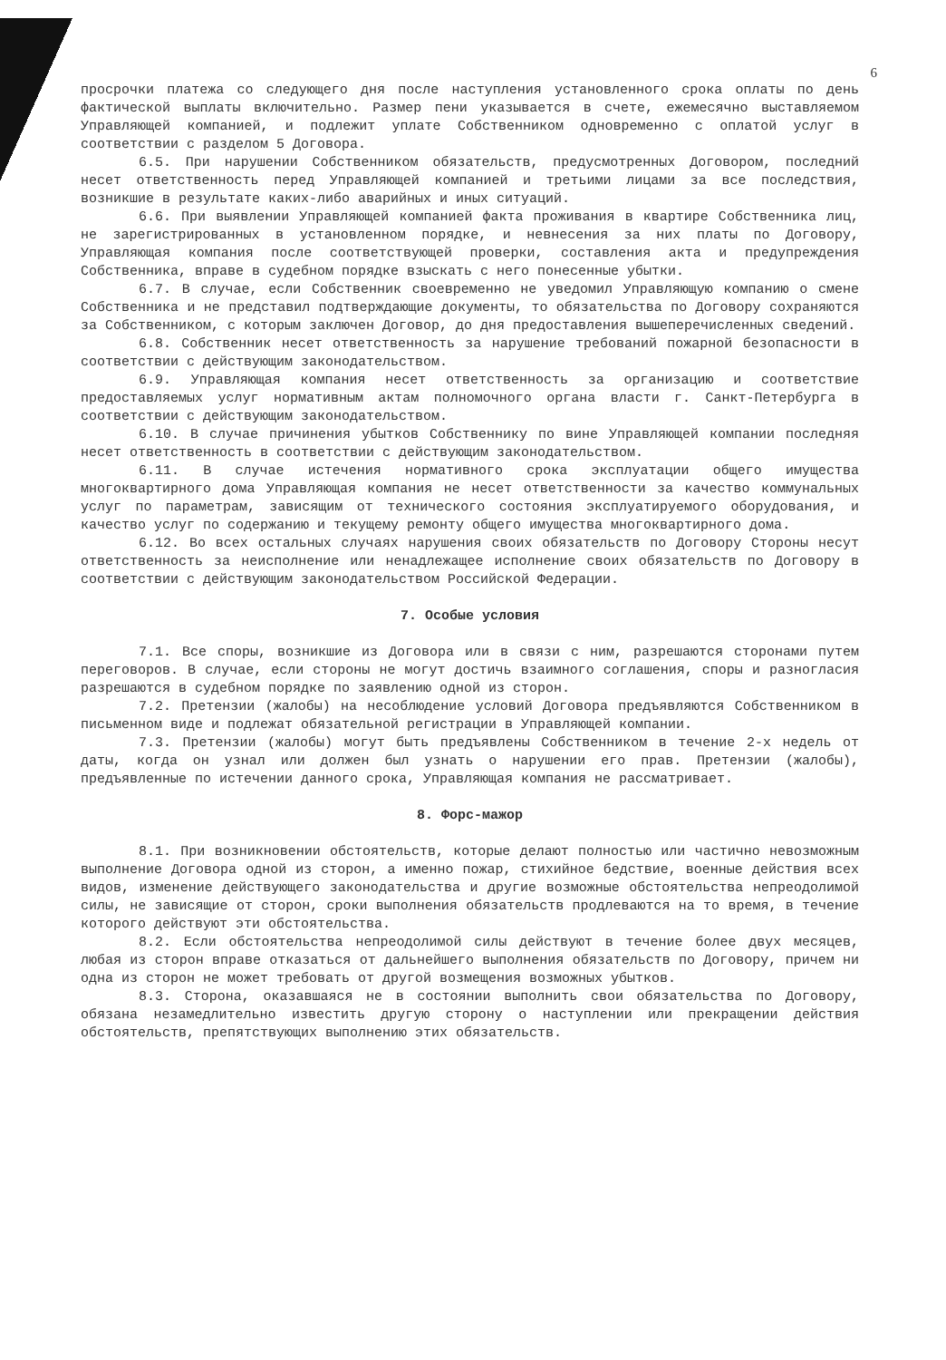6
просрочки платежа со следующего дня после наступления установленного срока оплаты по день фактической выплаты включительно. Размер пени указывается в счете, ежемесячно выставляемом Управляющей компанией, и подлежит уплате Собственником одновременно с оплатой услуг в соответствии с разделом 5 Договора.
6.5. При нарушении Собственником обязательств, предусмотренных Договором, последний несет ответственность перед Управляющей компанией и третьими лицами за все последствия, возникшие в результате каких-либо аварийных и иных ситуаций.
6.6. При выявлении Управляющей компанией факта проживания в квартире Собственника лиц, не зарегистрированных в установленном порядке, и невнесения за них платы по Договору, Управляющая компания после соответствующей проверки, составления акта и предупреждения Собственника, вправе в судебном порядке взыскать с него понесенные убытки.
6.7. В случае, если Собственник своевременно не уведомил Управляющую компанию о смене Собственника и не представил подтверждающие документы, то обязательства по Договору сохраняются за Собственником, с которым заключен Договор, до дня предоставления вышеперечисленных сведений.
6.8. Собственник несет ответственность за нарушение требований пожарной безопасности в соответствии с действующим законодательством.
6.9. Управляющая компания несет ответственность за организацию и соответствие предоставляемых услуг нормативным актам полномочного органа власти г. Санкт-Петербурга в соответствии с действующим законодательством.
6.10. В случае причинения убытков Собственнику по вине Управляющей компании последняя несет ответственность в соответствии с действующим законодательством.
6.11. В случае истечения нормативного срока эксплуатации общего имущества многоквартирного дома Управляющая компания не несет ответственности за качество коммунальных услуг по параметрам, зависящим от технического состояния эксплуатируемого оборудования, и качество услуг по содержанию и текущему ремонту общего имущества многоквартирного дома.
6.12. Во всех остальных случаях нарушения своих обязательств по Договору Стороны несут ответственность за неисполнение или ненадлежащее исполнение своих обязательств по Договору в соответствии с действующим законодательством Российской Федерации.
7. Особые условия
7.1. Все споры, возникшие из Договора или в связи с ним, разрешаются сторонами путем переговоров. В случае, если стороны не могут достичь взаимного соглашения, споры и разногласия разрешаются в судебном порядке по заявлению одной из сторон.
7.2. Претензии (жалобы) на несоблюдение условий Договора предъявляются Собственником в письменном виде и подлежат обязательной регистрации в Управляющей компании.
7.3. Претензии (жалобы) могут быть предъявлены Собственником в течение 2-х недель от даты, когда он узнал или должен был узнать о нарушении его прав. Претензии (жалобы), предъявленные по истечении данного срока, Управляющая компания не рассматривает.
8. Форс-мажор
8.1. При возникновении обстоятельств, которые делают полностью или частично невозможным выполнение Договора одной из сторон, а именно пожар, стихийное бедствие, военные действия всех видов, изменение действующего законодательства и другие возможные обстоятельства непреодолимой силы, не зависящие от сторон, сроки выполнения обязательств продлеваются на то время, в течение которого действуют эти обстоятельства.
8.2. Если обстоятельства непреодолимой силы действуют в течение более двух месяцев, любая из сторон вправе отказаться от дальнейшего выполнения обязательств по Договору, причем ни одна из сторон не может требовать от другой возмещения возможных убытков.
8.3. Сторона, оказавшаяся не в состоянии выполнить свои обязательства по Договору, обязана незамедлительно известить другую сторону о наступлении или прекращении действия обстоятельств, препятствующих выполнению этих обязательств.